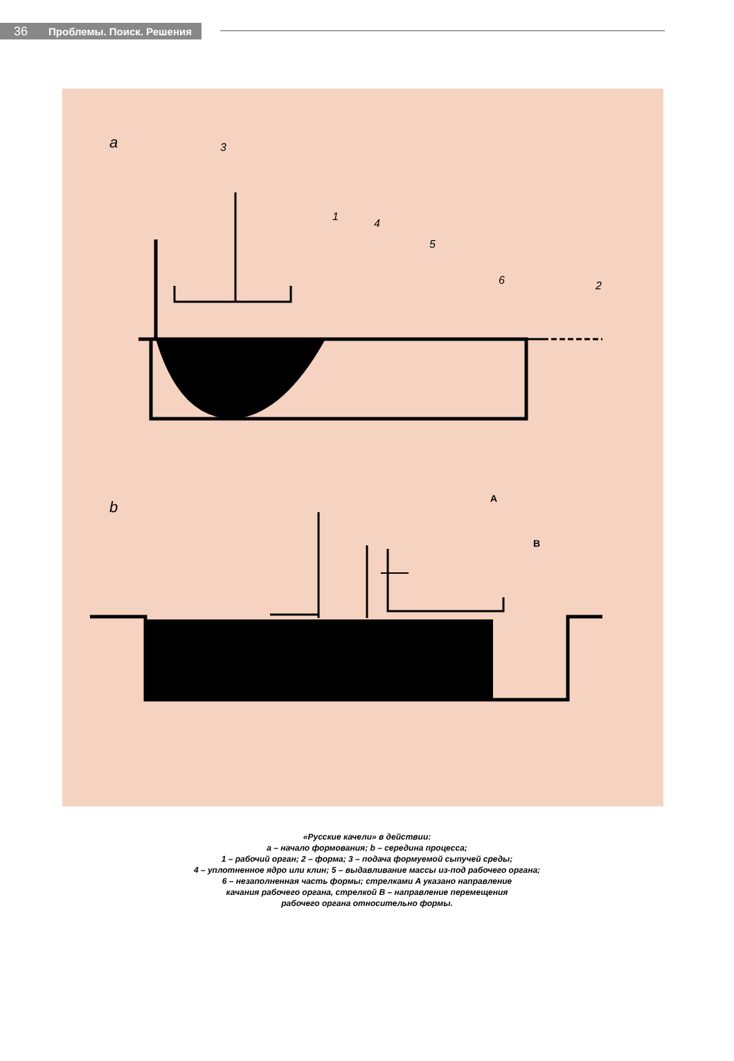36 Проблемы. Поиск. Решения
a
3
1
4
5
6
2
b
A
B
«Русские качели» в действии:
а – начало формования; b – середина процесса;
1 – рабочий орган; 2 – форма; 3 – подача формуемой сыпучей среды;
4 – уплотненное ядро или клин; 5 – выдавливание массы из-под рабочего органа;
6 – незаполненная часть формы; стрелками A указано направление
качания рабочего органа, стрелкой B – направление перемещения
рабочего органа относительно формы.